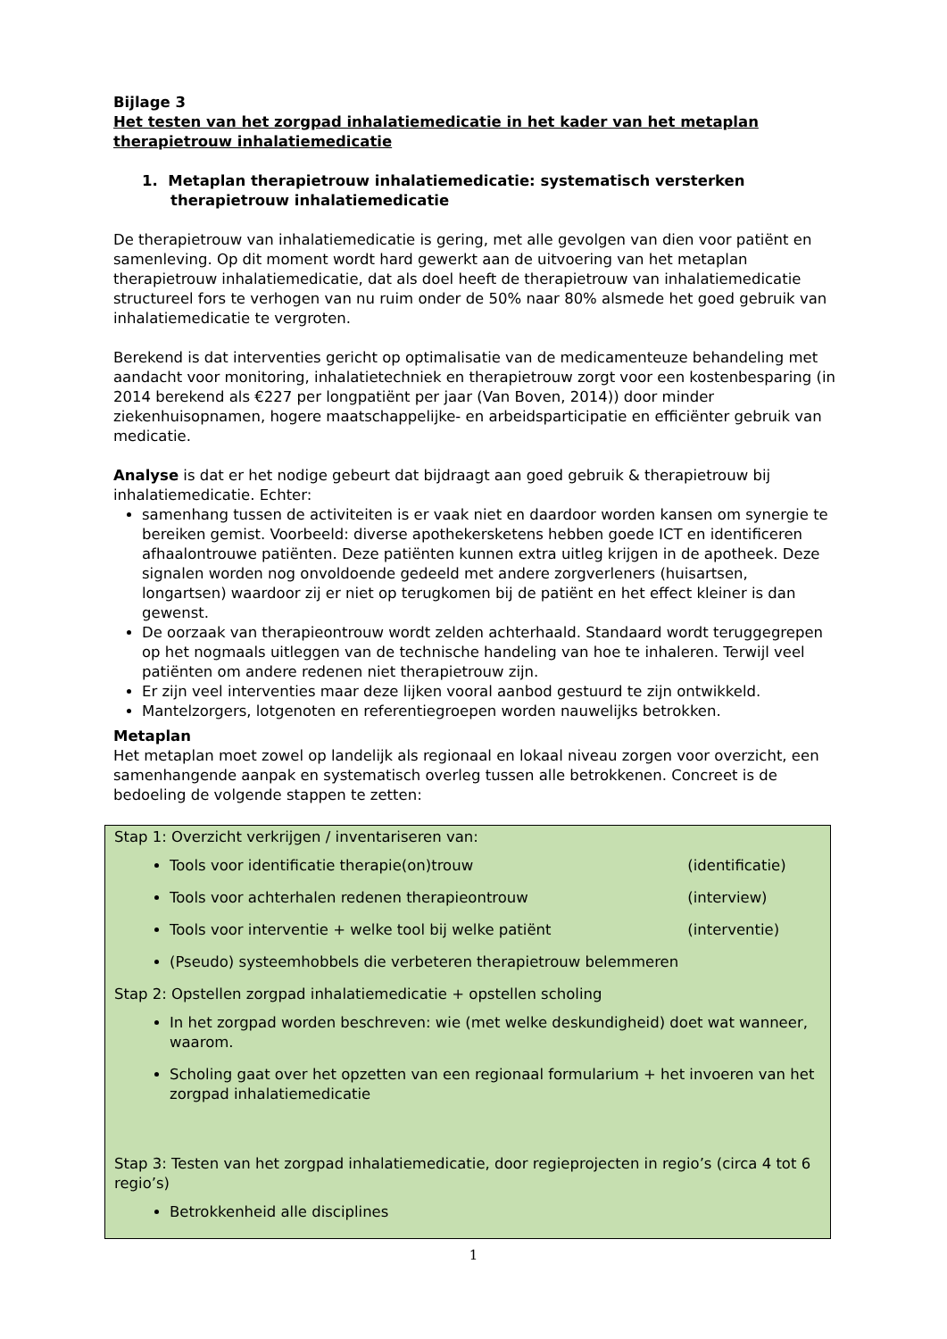Bijlage 3
Het testen van het zorgpad inhalatiemedicatie in het kader van het metaplan therapietrouw inhalatiemedicatie
1. Metaplan therapietrouw inhalatiemedicatie: systematisch versterken therapietrouw inhalatiemedicatie
De therapietrouw van inhalatiemedicatie is gering, met alle gevolgen van dien voor patiënt en samenleving. Op dit moment wordt hard gewerkt aan de uitvoering van het metaplan therapietrouw inhalatiemedicatie, dat als doel heeft de therapietrouw van inhalatiemedicatie structureel fors te verhogen van nu ruim onder de 50% naar 80% alsmede het goed gebruik van inhalatiemedicatie te vergroten.
Berekend is dat interventies gericht op optimalisatie van de medicamenteuze behandeling met aandacht voor monitoring, inhalatietechniek en therapietrouw zorgt voor een kostenbesparing (in 2014 berekend als €227 per longpatiënt per jaar (Van Boven, 2014)) door minder ziekenhuisopnamen, hogere maatschappelijke- en arbeidsparticipatie en efficiënter gebruik van medicatie.
Analyse is dat er het nodige gebeurt dat bijdraagt aan goed gebruik & therapietrouw bij inhalatiemedicatie. Echter:
samenhang tussen de activiteiten is er vaak niet en daardoor worden kansen om synergie te bereiken gemist. Voorbeeld: diverse apothekersketens hebben goede ICT en identificeren afhaalontrouwe patiënten. Deze patiënten kunnen extra uitleg krijgen in de apotheek. Deze signalen worden nog onvoldoende gedeeld met andere zorgverleners (huisartsen, longartsen) waardoor zij er niet op terugkomen bij de patiënt en het effect kleiner is dan gewenst.
De oorzaak van therapieontrouw wordt zelden achterhaald. Standaard wordt teruggegrepen op het nogmaals uitleggen van de technische handeling van hoe te inhaleren. Terwijl veel patiënten om andere redenen niet therapietrouw zijn.
Er zijn veel interventies maar deze lijken vooral aanbod gestuurd te zijn ontwikkeld.
Mantelzorgers, lotgenoten en referentiegroepen worden nauwelijks betrokken.
Metaplan
Het metaplan moet zowel op landelijk als regionaal en lokaal niveau zorgen voor overzicht, een samenhangende aanpak en systematisch overleg tussen alle betrokkenen. Concreet is de bedoeling de volgende stappen te zetten:
Stap 1: Overzicht verkrijgen / inventariseren van:
Tools voor identificatie therapie(on)trouw (identificatie)
Tools voor achterhalen redenen therapieontrouw (interview)
Tools voor interventie + welke tool bij welke patiënt (interventie)
(Pseudo) systeemhobbels die verbeteren therapietrouw belemmeren
Stap 2: Opstellen zorgpad inhalatiemedicatie + opstellen scholing
In het zorgpad worden beschreven: wie (met welke deskundigheid) doet wat wanneer, waarom.
Scholing gaat over het opzetten van een regionaal formularium + het invoeren van het zorgpad inhalatiemedicatie
Stap 3: Testen van het zorgpad inhalatiemedicatie, door regieprojecten in regio’s (circa 4 tot 6 regio’s)
Betrokkenheid alle disciplines
1